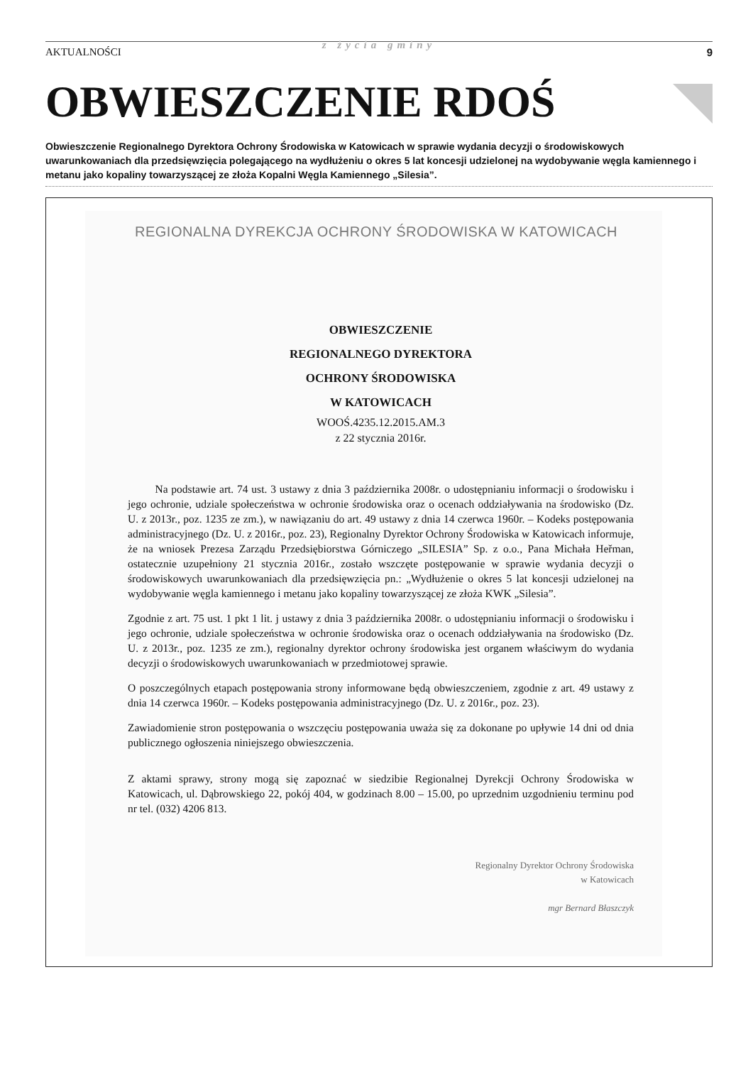AKTUALNOŚCI
z życia gminy
9
OBWIESZCZENIE RDOŚ
Obwieszczenie Regionalnego Dyrektora Ochrony Środowiska w Katowicach w sprawie wydania decyzji o środowiskowych uwarunkowaniach dla przedsięwzięcia polegającego na wydłużeniu o okres 5 lat koncesji udzielonej na wydobywanie węgla kamiennego i metanu jako kopaliny towarzyszącej ze złoża Kopalni Węgla Kamiennego „Silesia”.
REGIONALNA DYREKCJA OCHRONY ŚRODOWISKA W KATOWICACH
OBWIESZCZENIE
REGIONALNEGO DYREKTORA
OCHRONY ŚRODOWISKA
W KATOWICACH
WOOŚ.4235.12.2015.AM.3
z 22 stycznia 2016r.
Na podstawie art. 74 ust. 3 ustawy z dnia 3 października 2008r. o udostępnianiu informacji o środowisku i jego ochronie, udziale społeczeństwa w ochronie środowiska oraz o ocenach oddziaływania na środowisko (Dz. U. z 2013r., poz. 1235 ze zm.), w nawiązaniu do art. 49 ustawy z dnia 14 czerwca 1960r. – Kodeks postępowania administracyjnego (Dz. U. z 2016r., poz. 23), Regionalny Dyrektor Ochrony Środowiska w Katowicach informuje, że na wniosek Prezesa Zarządu Przedsiębiorstwa Górniczego „SILESIA” Sp. z o.o., Pana Michała Heřman, ostatecznie uzupełniony 21 stycznia 2016r., zostało wszczęte postępowanie w sprawie wydania decyzji o środowiskowych uwarunkowaniach dla przedsięwzięcia pn.: „Wydłużenie o okres 5 lat koncesji udzielonej na wydobywanie węgla kamiennego i metanu jako kopaliny towarzyszącej ze złoża KWK „Silesia”.
Zgodnie z art. 75 ust. 1 pkt 1 lit. j ustawy z dnia 3 października 2008r. o udostępnianiu informacji o środowisku i jego ochronie, udziale społeczeństwa w ochronie środowiska oraz o ocenach oddziaływania na środowisko (Dz. U. z 2013r., poz. 1235 ze zm.), regionalny dyrektor ochrony środowiska jest organem właściwym do wydania decyzji o środowiskowych uwarunkowaniach w przedmiotowej sprawie.
O poszczególnych etapach postępowania strony informowane będą obwieszczeniem, zgodnie z art. 49 ustawy z dnia 14 czerwca 1960r. – Kodeks postępowania administracyjnego (Dz. U. z 2016r., poz. 23).
Zawiadomienie stron postępowania o wszczęciu postępowania uważa się za dokonane po upływie 14 dni od dnia publicznego ogłoszenia niniejszego obwieszczenia.
Z aktami sprawy, strony mogą się zapoznać w siedzibie Regionalnej Dyrekcji Ochrony Środowiska w Katowicach, ul. Dąbrowskiego 22, pokój 404, w godzinach 8.00 – 15.00, po uprzednim uzgodnieniu terminu pod nr tel. (032) 4206 813.
Regionalny Dyrektor Ochrony Środowiska
w Katowicach
mgr Bernard Błaszczyk